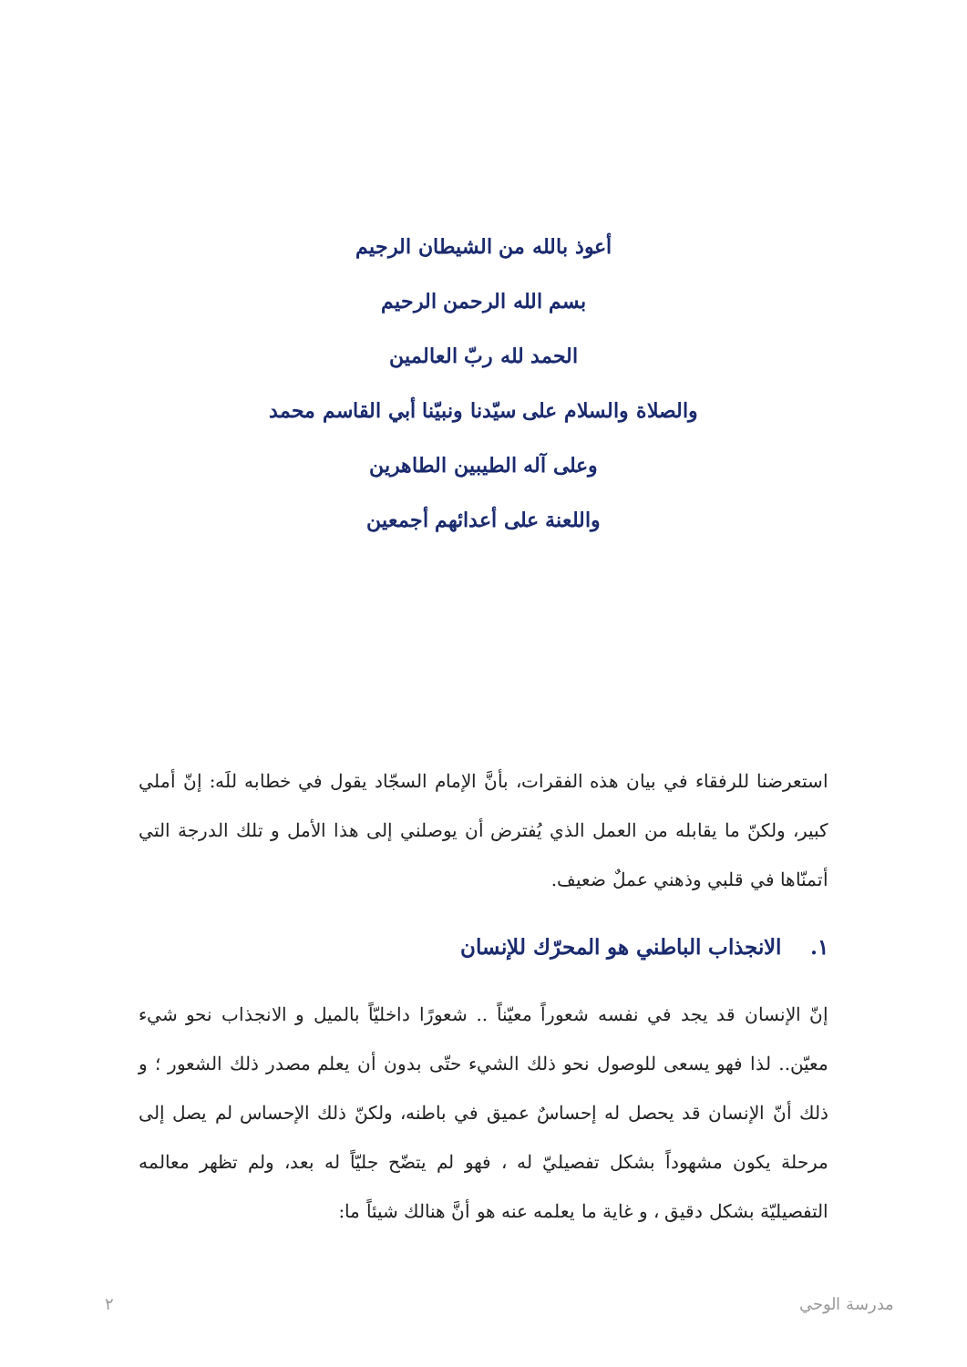أعوذ بالله من الشيطان الرجيم
بسم الله الرحمن الرحيم
الحمد لله ربّ العالمين
والصلاة والسلام على سيّدنا ونبيّنا أبي القاسم محمد
وعلى آله الطيبين الطاهرين
واللعنة على أعدائهم أجمعين
استعرضنا للرفقاء في بيان هذه الفقرات، بأنَّ الإمام السجّاد يقول في خطابه للَه: إنّ أملي كبير، ولكنّ ما يقابله من العمل الذي يُفترض أن يوصلني إلى هذا الأمل و تلك الدرجة التي أتمنّاها في قلبي وذهني عملٌ ضعيف.
١. الانجذاب الباطني هو المحرّك للإنسان
إنّ الإنسان قد يجد في نفسه شعوراً معيّناً .. شعورًا داخليّاً بالميل و الانجذاب نحو شيء معيّن.. لذا فهو يسعى للوصول نحو ذلك الشيء حتّى بدون أن يعلم مصدر ذلك الشعور ؛ و ذلك أنّ الإنسان قد يحصل له إحساسٌ عميق في باطنه، ولكنّ ذلك الإحساس لم يصل إلى مرحلة يكون مشهوداً بشكل تفصيليّ له ، فهو لم يتضّح جليّاً له بعد، ولم تظهر معالمه التفصيليّة بشكل دقيق ، و غاية ما يعلمه عنه هو أنَّ هنالك شيئاً ما:
مدرسة الوحي ٢